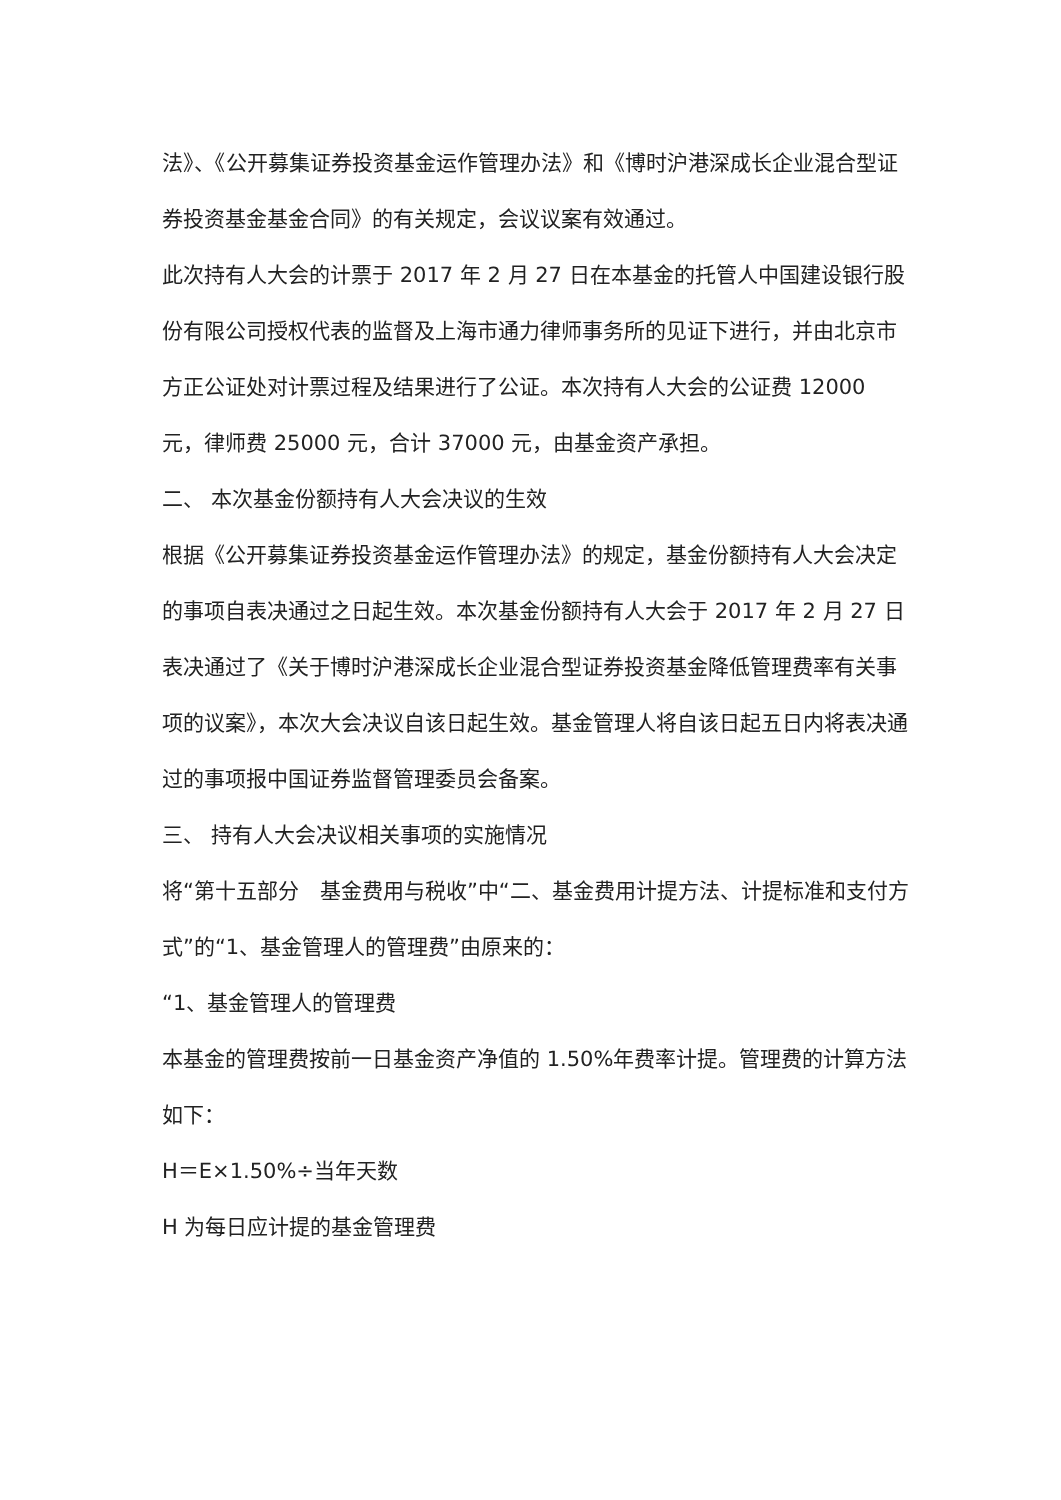法》、《公开募集证券投资基金运作管理办法》和《博时沪港深成长企业混合型证券投资基金基金合同》的有关规定，会议议案有效通过。
此次持有人大会的计票于 2017 年 2 月 27 日在本基金的托管人中国建设银行股份有限公司授权代表的监督及上海市通力律师事务所的见证下进行，并由北京市方正公证处对计票过程及结果进行了公证。本次持有人大会的公证费 12000 元，律师费 25000 元，合计 37000 元，由基金资产承担。
二、 本次基金份额持有人大会决议的生效
根据《公开募集证券投资基金运作管理办法》的规定，基金份额持有人大会决定的事项自表决通过之日起生效。本次基金份额持有人大会于 2017 年 2 月 27 日表决通过了《关于博时沪港深成长企业混合型证券投资基金降低管理费率有关事项的议案》，本次大会决议自该日起生效。基金管理人将自该日起五日内将表决通过的事项报中国证券监督管理委员会备案。
三、 持有人大会决议相关事项的实施情况
将“第十五部分　基金费用与税收”中“二、基金费用计提方法、计提标准和支付方式”的“1、基金管理人的管理费”由原来的：
“1、基金管理人的管理费
本基金的管理费按前一日基金资产净值的 1.50%年费率计提。管理费的计算方法如下：
H＝E×1.50%÷当年天数
H 为每日应计提的基金管理费